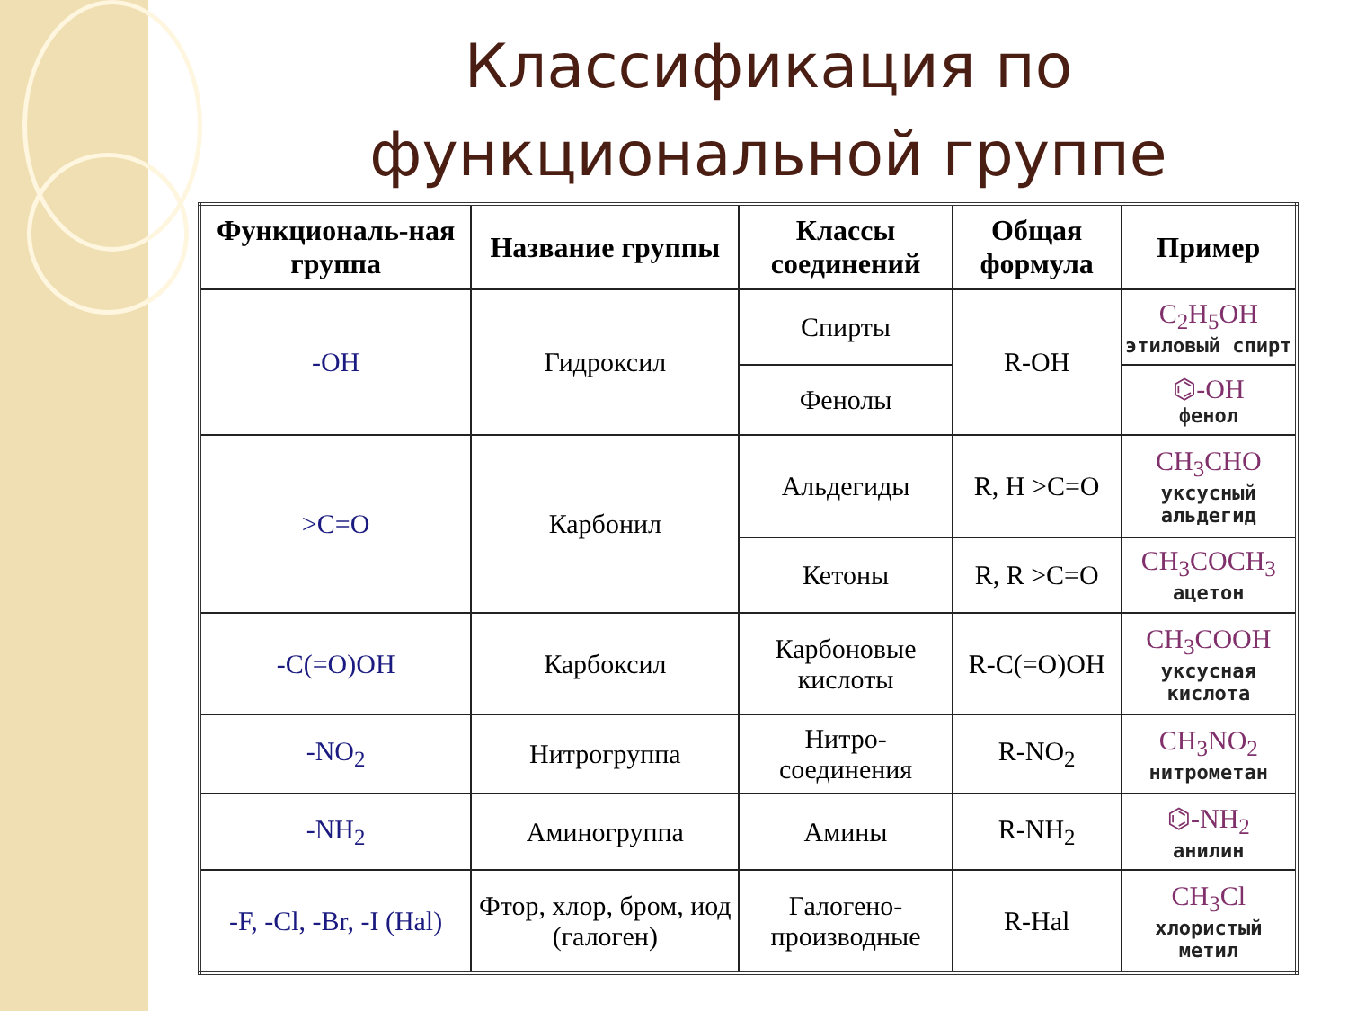Классификация по функциональной группе
| Функциональ-ная группа | Название группы | Классы соединений | Общая формула | Пример |
| --- | --- | --- | --- | --- |
| -OH | Гидроксил | Спирты | R-OH | C<sub>2</sub>H<sub>5</sub>OH этиловый спирт |
| | | Фенолы | | ⌬-OH фенол |
| >C=O | Карбонил | Альдегиды | R, H >C=O | CH<sub>3</sub>CHO уксусный альдегид |
| | | Кетоны | R, R >C=O | CH<sub>3</sub>COCH<sub>3</sub> ацетон |
| -C(=O)OH | Карбоксил | Карбоновые кислоты | R-C(=O)OH | CH<sub>3</sub>COOH уксусная кислота |
| -NO<sub>2</sub> | Нитрогруппа | Нитро-соединения | R-NO<sub>2</sub> | CH<sub>3</sub>NO<sub>2</sub> нитрометан |
| -NH<sub>2</sub> | Аминогруппа | Амины | R-NH<sub>2</sub> | ⌬-NH<sub>2</sub> анилин |
| -F, -Cl, -Br, -I (Hal) | Фтор, хлор, бром, иод (галоген) | Галогено-производные | R-Hal | CH<sub>3</sub>Cl хлористый метил |